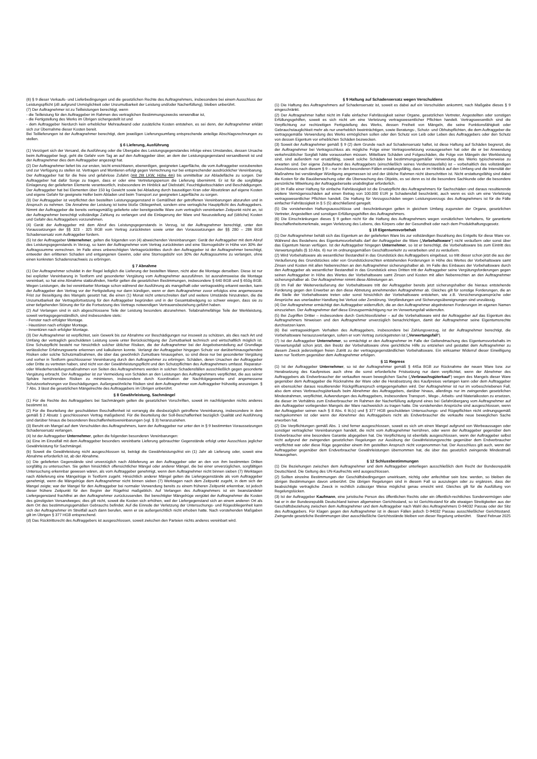(6) § 9 dieser Verkaufs- und Lieferbedingungen und die gesetzlichen Rechte des Auftragnehmers, insbesondere bei einem Ausschluss der Leistungspflicht (zB aufgrund Unmöglichkeit oder Unzumutbarkeit der Leistung und/oder Nacherfüllung), bleiben unberührt.
(7) Der Auftragnehmer ist zu Teilleistungen berechtigt, wenn
- die Teilleistung für den Auftraggeber im Rahmen des vertraglichen Bestimmungszwecks verwendbar ist,
- die Fertigstellung des Werks im Übrigen sichergestellt ist und
- dem Auftraggeber hierdurch kein erheblicher Mehraufwand oder zusätzliche Kosten entstehen, es sei denn, der Auftragnehmer erklärt sich zur Übernahme dieser Kosten bereit.
Bei Teillieferungen ist der Auftragnehmer berechtigt, dem jeweiligen Lieferungsumfang entsprechende anteilige Abschlagsrechnungen zu stellen.
§ 6 Lieferung, Ausführung
(1) Verzögert sich der Versand, die Ausführung oder die Übergabe des Leistungsgegenstandes infolge eines Umstandes, dessen Ursache beim Auftraggeber liegt, geht die Gefahr vom Tag an auf den Auftraggeber über, an dem der Leistungsgegenstand versandbereit ist und der Auftragnehmer dies dem Auftraggeber angezeigt hat.
(2) Der Auftragnehmer liefert bis zur ersten, leicht erreichbaren, ebenerdigen, geeigneten Lagerfläche, die vom Auftraggeber vorzubereiten und zur Verfügung zu stellen ist. Vertragen und Montieren erfolgt gegen Verrechnung nur bei entsprechender ausdrücklicher Vereinbarung. Der Auftraggeber hat für die freie und gefahrlose Zufahrt (mit 26t LKW, Höhe 4m) bis unmittelbar zur Abladefläche zu sorgen. Der Auftraggeber hat dafür Sorge zu tragen, dass er oder eine Vertretungsperson die Lieferung übernimmt. Er ist für die sorgfältige Einlagerung der gelieferten Elemente verantwortlich, insbesondere im Hinblick auf Diebstahl, Feuchtigkeitsschäden und Beschädigungen. Der Auftraggeber hat bei Elementen über 150 kg Gewicht sowie bei Abladung durch bauseitigen Kran oder Absetzkran auf eigene Kosten und eigene Gefahr für geeignete Helfer beim Abladen und beim Transport zur geeigneten Lagerfläche zu sorgen.
(3) Der Auftraggeber ist verpflichtet den bestellten Leistungsgegenstand in Gemäßheit der getroffenen Vereinbarungen abzurufen und in Anspruch zu nehmen. Die Annahme der Leistung ist keine bloße Obliegenheit, sondern eine vertragliche Hauptpflicht des Auftraggebers. Nimmt der Auftraggeber die bereits vertragsmäßig gelieferte oder bereitgestellte Ware zum vertraglich vereinbarten Zeitpunkt nicht an, ist der Auftragnehmer berechtigt vollständige Zahlung zu verlangen und die Einlagerung der Ware und Neuzustellung auf (übliche) Kosten und Gefahr des Auftraggebers vorzunehmen.
(4) Gerät der Auftraggeber mit dem Abruf des Leistungsgegenstands in Verzug, ist der Auftragnehmer berechtigt, unter den Voraussetzungen der §§ 323 - 325 BGB vom Vertrag zurücktreten sowie unter den Voraussetzungen der §§ 280 – 286 BGB Schadensersatz vom Auftraggeber fordern.
(5) Ist der Auftraggeber Unternehmer, gelten die folgenden von (4) abweichenden Vereinbarungen: Gerät der Auftraggeber mit dem Abruf des Leistungsgegenstands in Verzug, so kann der Auftragnehmer vom Vertrag zurücktreten und eine Stornogebühr in Höhe von 30% der Auftragssumme verrechnen. Im Falle eines unberechtigten Vertragsrücktrittes durch den Auftraggeber ist der Auftragnehmer berechtigt, entweder den erlittenen Schaden und entgangenen Gewinn, oder eine Stornogebühr von 30% der Auftragssumme zu verlangen, ohne einen konkreten Schadensnachweis zu erbringen.
§ 7 Abnahme
(1) Der Auftragnehmer schuldet in der Regel lediglich die Lieferung der bestellten Waren, nicht aber die Montage derselben. Diese ist nur bei expliziter Vereinbarung in Textform und gesonderter Vergütung vom Auftragnehmer auszuführen. Ist ausnahmsweise die Montage vereinbart, so hat eine Abnahme stattzufinden, hierfür gelten die gesetzlichen Bestimmungen, insbesondere § 640 BGB und § 650g BGB. Wegen Leistungen, die bei vereinbarter Montage schon während der Ausführung als mangelhaft oder vertragswidrig erkannt werden, kann der Auftraggeber den Vertrag vor der Fertigstellung nur dann kündigen, wenn er dem Auftragnehmer zuvor erfolglos eine angemessene Frist zur Beseitigung des Mangels gesetzt hat, die einen (1) Monat nicht unterschreiten darf und weitere Umstände hinzutreten, die die Unzumutbarkeit der Vertragsfortsetzung für den Auftraggeber begründen und in der Gesamtabwägung so schwer wiegen, dass sie zu einer tiefgehenden Störung der für die Fortsetzung des Vertrags notwendigen Vertrauensbeziehung geführt haben.
(2) Auf Verlangen sind in sich abgeschlossene Teile der Leistung besonders abzunehmen. Teilabnahmefähige Teile der Werkleistung, soweit vertragsgegenständlich, sind insbesondere stets:
- Fenster nach erfolgter Montage.
- Haustüren nach erfolgter Montage.
- Innentüren nach erfolgter Montage.
(3) Der Auftragnehmer ist verpflichtet, sein Gewerk bis zur Abnahme vor Beschädigungen nur insoweit zu schützen, als dies nach Art und Umfang der vertraglich geschuldeten Leistung sowie unter Berücksichtigung der Zumutbarkeit technisch und wirtschaftlich möglich ist. Eine Schutzpflicht besteht nur hinsichtlich solcher üblicher Risiken, die der Auftragnehmer bei der Angebotserstellung auf Grundlage verlässlicher Erfahrungswerte erkennen und kalkulieren konnte. Verlangt der Auftraggeber hingegen Schutz vor darüberhinausgehenden Risiken oder solche Schutzmaßnahmen, die über das gewöhnlich Zumutbare hinausgehen, so sind diese nur bei gesonderter Vergütung und vorher in Textform geschlossener Vereinbarung durch den Auftragnehmer zu erbringen. Schäden, deren Ursachen der Auftraggeber oder Dritte zu vertreten haben, sind nicht von der Gewährleistungspflicht und den Schutzpflichten des Auftragnehmers umfasst. Reparatur- oder Wiederherstellungsmaßnahmen von Seiten des Auftragnehmers werden in solchen Schadensfällen ausschließlich gegen gesonderte Vergütung erbracht. Der Auftraggeber ist zur Vermeidung von Schäden an den Leistungen des Auftragnehmers verpflichtet, die aus seiner Sphäre herrührenden Risiken zu minimieren, insbesondere durch Koordination der Nachfolgegewerke und angemessene Schutzvorkehrungen vor Beschädigungen. Außergewöhnliche Risiken sind dem Auftragnehmer vom Auftraggeber frühzeitig anzuzeigen. § 7 Abs. 3 lässt die gesetzlichen Mängelrechte des Auftraggebers im Übrigen unberührt.
§ 8 Gewährleistung, Sachmängel
(1) Für die Rechte des Auftraggebers bei Sachmängeln gelten die gesetzlichen Vorschriften, soweit im nachfolgenden nichts anderes bestimmt ist.
(2) Für die Beurteilung der geschuldeten Beschaffenheit ist vorrangig die diesbezüglich getroffene Vereinbarung, insbesondere in dem gemäß § 2 Absatz 1 geschlossenen Vertrag maßgebend. Für die Beurteilung der Soll-Beschaffenheit bezüglich Qualität und Ausführung sind darüber hinaus die besonderen Beschaffenheitsvereinbarungen (vgl. § 3) heranzuziehen.
(3) Beruht ein Mangel auf dem Verschulden des Auftragnehmers, kann der Auftraggeber nur unter den in § 9 bestimmten Voraussetzungen Schadensersatz verlangen.
(4) Ist der Auftraggeber Unternehmer, gelten die folgenden besonderen Vereinbarungen:
(a) Eine im Einzelfall mit dem Auftraggeber besonders vereinbarte Lieferung gebrauchter Gegenstände erfolgt unter Ausschluss jeglicher Gewährleistung für Sachmängel.
(b) Soweit die Gewährleistung nicht ausgeschlossen ist, beträgt die Gewährleistungsfrist ein (1) Jahr ab Lieferung oder, soweit eine Abnahme erforderlich ist, ab der Abnahme.
(c) Die gelieferten Gegenstände sind unverzüglich nach Ablieferung an den Auftraggeber oder an den von ihm bestimmten Dritten sorgfältig zu untersuchen. Sie gelten hinsichtlich offensichtlicher Mängel oder anderer Mängel, die bei einer unverzüglichen, sorgfältigen Untersuchung erkennbar gewesen wären, als vom Auftraggeber genehmigt, wenn dem Auftragnehmer nicht binnen sieben (7) Werktagen nach Ablieferung eine Mängelrüge in Textform zugeht. Hinsichtlich anderer Mängel gelten die Liefergegenstände als vom Auftraggeber genehmigt, wenn die Mängelrüge dem Auftragnehmer nicht binnen sieben (7) Werktagen nach dem Zeitpunkt zugeht, in dem sich der Mangel zeigte; war der Mangel für den Auftraggeber bei normaler Verwendung bereits zu einem früheren Zeitpunkt erkennbar, ist jedoch dieser frühere Zeitpunkt für den Beginn der Rügefrist maßgeblich. Auf Verlangen des Auftragnehmers ist ein beanstandeter Liefergegenstand frachtfrei an den Auftragnehmer zurückzusenden. Bei berechtigter Mängelrüge vergütet der Auftragnehmer die Kosten des günstigsten Versandweges; dies gilt nicht, soweit die Kosten sich erhöhen, weil der Liefergegenstand sich an einem anderen Ort als dem Ort des bestimmungsgemäßen Gebrauchs befindet. Auf die Einrede der Verletzung der Untersuchungs- und Rügeobliegenheit kann sich der Auftragnehmer im Streitfall auch dann berufen, wenn er sie außergerichtlich nicht erhoben hatte. Nach vorstehenden Maßgaben gilt im Übrigen § 377 HGB entsprechend.
(d) Das Rücktrittsrecht des Auftraggebers ist ausgeschlossen, soweit zwischen den Parteien nichts anderes vereinbart wird.
§ 9 Haftung auf Schadensersatz wegen Verschuldens
(1) Die Haftung des Auftragnehmers auf Schadensersatz ist, soweit es dabei auf ein Verschulden ankommt, nach Maßgabe dieses § 9 eingeschränkt.
(2) Der Auftragnehmer haftet nicht im Falle einfacher Fahrlässigkeit seiner Organe, gesetzlichen Vertreter, Angestellten oder sonstigen Erfüllungsgehilfen, soweit es sich nicht um eine Verletzung vertragswesentlicher Pflichten handelt. Vertragswesentlich sind die Verpflichtung zur rechtzeitigen Fertigstellung des Werks, dessen Freiheit von Mängeln, die seine Funktionsfähigkeit oder Gebrauchstauglichkeit mehr als nur unerheblich beeinträchtigen, sowie Beratungs-, Schutz- und Obhutspflichten, die dem Auftraggeber die vertragsgemäße Verwendung des Werks ermöglichen sollen oder den Schutz von Leib oder Leben des Auftraggebers oder den Schutz von dessen Eigentum vor erheblichen Schäden bezwecken.
(3) Soweit der Auftragnehmer gemäß § 9 (2) dem Grunde nach auf Schadensersatz haftet, ist diese Haftung auf Schäden begrenzt, die der Auftragnehmer bei Vertragsschluss als mögliche Folge einer Vertragsverletzung vorausgesehen hat oder die er bei Anwendung verkehrsüblicher Sorgfalt hätte voraussehen müssen. Mittelbare Schäden und Folgeschäden, die Folge von Mängeln der Werkleistung sind, sind außerdem nur ersatzfähig, soweit solche Schäden bei bestimmungsgemäßer Verwendung des Werks typischerweise zu erwarten sind. Der eigene Zeitaufwand des Auftraggebers (einschließlich seines Verdienstausfalls) ist – vorbehaltlich des vollständigen Ausschlusses nach diesem § 9 – nur in den besonderen Fällen erstattungsfähig, dass er im Hinblick auf den Umfang und die Intensität der Maßnahme bei verständiger Würdigung angemessen ist und der übliche Rahmen nicht überschritten ist. Nicht erstattungsfähig sind dabei die Kosten für die Bauüberwachung oder die Überwachung des Objekts, es sei denn es ist die besondere Sachkunde oder die besondere persönliche Mitwirkung der Auftraggeberseite unabdingbar erforderlich.
(4) Im Falle einer Haftung für einfache Fahrlässigkeit ist die Ersatzpflicht des Auftragnehmers für Sachschäden und daraus resultierende weitere Vermögensschäden auf einen Betrag von 100.000 EUR je Schadensfall beschränkt, auch wenn es sich um eine Verletzung vertragswesentlicher Pflichten handelt. Die Haftung für Verzugsschäden wegen Leistungsverzugs des Auftragnehmers ist für die Fälle einfacher Fahrlässigkeit in § 5 (5) abschließend geregelt.
(5) Die vorstehenden Haftungsausschlüsse und -beschränkungen gelten in gleichem Umfang zugunsten der Organe, gesetzlichen Vertreter, Angestellten und sonstigen Erfüllungsgehilfen des Auftragnehmers.
(6) Die Einschränkungen dieses § 9 gelten nicht für die Haftung des Auftragnehmers wegen vorsätzlichen Verhaltens, für garantierte Beschaffenheitsmerkmale, wegen Verletzung des Lebens, des Körpers oder der Gesundheit oder nach dem Produkthaftungsgesetz.
§ 10 Eigentumsvorbehalt
(1) Der Auftragnehmer behält sich das Eigentum an der gelieferten Ware bis zur vollständigen Bezahlung des Entgelts für diese Ware vor. Während des Bestehens des Eigentumsvorbehalts darf der Auftraggeber die Ware („Vorbehaltsware“) nicht veräußern oder sonst über das Eigentum hieran verfügen. Ist der Auftraggeber hingegen Unternehmer, so ist er berechtigt, die Vorbehaltsware bis zum Eintritt des Verwertungsfalls (§ 10 Abs. 6) nur im ordnungsgemäßen Geschäftsverkehr zu verarbeiten und zu veräußern.
(2) Wird Vorbehaltsware als wesentlicher Bestandteil in das Grundstück des Auftraggebers eingebaut, so tritt dieser schon jetzt die aus der Veräußerung des Grundstückes oder von Grundstücksrechten entstehenden Forderungen in Höhe des Wertes der Vorbehaltsware samt Zinsen und Kosten mit allen Nebenrechten an den Auftragnehmer sicherungshalber ab. Im Falle des Einbaues der Vorbehaltsware durch den Auftraggeber als wesentlicher Bestandteil in das Grundstück eines Dritten tritt der Auftraggeber seine Vergütungsforderungen gegen seinen Auftraggeber in Höhe des Wertes der Vorbehaltsware samt Zinsen und Kosten mit allen Nebenrechten an den Auftragnehmer sicherungshalber ab. Der Auftragnehmer nimmt diese Abtretungen an.
(3) Im Fall der Weiterveräußerung der Vorbehaltsware tritt der Auftraggeber bereits jetzt sicherungshalber die hieraus entstehende Forderung gegen den Erwerber an den diese Abtretung annehmenden Auftragnehmer ab. Gleiches gilt für sonstige Forderungen, die an die Stelle der Vorbehaltsware treten oder sonst hinsichtlich der Vorbehaltsware entstehen, wie z.B. Versicherungsansprüche oder Ansprüche aus unerlaubter Handlung bei Verlust oder Zerstörung. Verpfändungen und Sicherungsübereignungen sind unzulässig.
(4) Der Auftragnehmer ermächtigt den Auftraggeber widerruflich, die an den Auftragnehmer abgetretenen Forderungen im eigenen Namen einzuziehen. Der Auftragnehmer darf diese Einzugsermächtigung nur im Verwertungsfall widerrufen.
(5) Bei Zugriffen Dritter – insbesondere durch Gerichtsvollzieher – auf die Vorbehaltsware wird der Auftraggeber auf das Eigentum des Auftragnehmers hinweisen und den Auftragnehmer unverzüglich benachrichtigen, damit der Auftragnehmer seine Eigentumsrechte durchsetzen kann.
(6) Bei vertragswidrigem Verhalten des Auftraggebers, insbesondere bei Zahlungsverzug, ist der Auftragnehmer berechtigt, die Vorbehaltsware herauszuverlangen, sofern er vom Vertrag zurückgetreten ist („Verwertungsfall“).
(7) Ist der Auftraggeber Unternehmer, so ermächtigt er den Auftragnehmer im Falle der Geltendmachung des Eigentumsvorbehalts im Verwertungsfall schon jetzt, den Besitz der Vorbehaltsware ohne gerichtliche Hilfe zu entziehen und gestattet dem Auftragnehmer zu diesem Zweck jederzeitigen freien Zutritt zu der vertragsgegenständlichen Vorbehaltsware. Ein wirksamer Widerruf dieser Einwilligung kann nur Textform gegenüber dem Auftragnehmer erfolgen.
§ 11 Regress
(1) Ist der Auftraggeber Unternehmer, so ist der Auftragnehmer gemäß § 445a BGB zur Rücknahme der neuen Ware bzw. zur Herabsetzung des Kaufpreises auch ohne die sonst erforderliche Fristsetzung nur dann verpflichtet, wenn der Abnehmer des Auftraggebers als Endverbraucher der verkauften neuen beweglichen Sache („Verbrauchsgüterkauf“) wegen des Mangels dieser Ware gegenüber dem Auftraggeber die Rücknahme der Ware oder die Herabsetzung des Kaufpreises verlangen kann oder dem Auftraggeber ein ebensolcher daraus resultierender Rückgriffsanspruch entgegengehalten wird. Der Auftragnehmer ist nur im vorbeschriebenen Fall, also dem eines Verbrauchsgüterkaufs beim Abnehmer des Auftraggebers, darüber hinaus, allerdings nur im zwingenden gesetzlichen Mindestrahmen, verpflichtet, Aufwendungen des Auftraggebers, insbesondere Transport-, Wege-, Arbeits- und Materialkosten zu ersetzen, die dieser im Verhältnis zum Endverbraucher im Rahmen der Nacherfüllung aufgrund eines bei Gefahrübergang vom Auftragnehmer auf den Auftraggeber vorliegenden Mangels der Ware nachweislich zu tragen hatte. Die vorstehenden Ansprüche sind ausgeschlossen, wenn der Auftraggeber seinen nach § 8 Abs. 6 lit.(c) und § 377 HGB geschuldeten Untersuchungs- und Rügepflichten nicht ordnungsgemäß nachgekommen ist oder wenn der Abnehmer des Auftraggebers nicht als Endverbraucher die verkaufte neue beweglichen Sache erworben hat.
(2) Die Verpflichtungen gemäß Abs. 1 sind ferner ausgeschlossen, soweit es sich um einen Mangel aufgrund von Werbeaussagen oder sonstiger vertraglicher Vereinbarungen handelt, die nicht vom Auftragnehmer herrühren, oder wenn der Auftraggeber gegenüber dem Endverbraucher eine besondere Garantie abgegeben hat. Die Verpflichtung ist ebenfalls ausgeschlossen, wenn der Auftraggeber selbst nicht aufgrund der zwingenden gesetzlichen Regelungen zur Ausübung der Gewährleistungsrechte gegenüber dem Endverbraucher verpflichtet war oder diese Rüge gegenüber einem ihm gestellten Anspruch nicht vorgenommen hat. Der Ausschluss gilt auch, wenn der Auftraggeber gegenüber dem Endverbraucher Gewährleistungen übernommen hat, die über das gesetzlich zwingende Mindestmaß hinausgehen.
§ 12 Schlussbestimmungen
(1) Die Beziehungen zwischen dem Auftragnehmer und dem Auftraggeber unterliegen ausschließlich dem Recht der Bundesrepublik Deutschland. Die Geltung des UN-Kaufrechts wird ausgeschlossen.
(2) Sollten einzelne Bestimmungen der Geschäftsbedingungen unwirksam, nichtig oder anfechtbar sein bzw. werden, so bleiben die übrigen Bestimmungen davon unberührt. Die übrigen Regelungen sind in diesem Fall so auszulegen oder zu ergänzen, dass der beabsichtigte vertragliche Zweck in rechtlich zulässiger Weise möglichst genau erreicht wird. Gleiches gilt für die Ausfüllung von Regelungslücken.
(3) Ist der Auftraggeber Kaufmann, eine juristische Person des öffentlichen Rechts oder ein öffentlich-rechtliches Sondervermögen oder hat er in der Bundesrepublik Deutschland keinen allgemeinen Gerichtsstand, so ist Gerichtsstand für alle etwaigen Streitigkeiten aus der Geschäftsbeziehung zwischen dem Auftragnehmer und dem Auftraggeber nach Wahl des Auftragnehmers D-94032 Passau oder der Sitz des Auftraggebers. Für Klagen gegen den Auftragnehmer ist in diesen Fällen jedoch D-94032 Passau ausschließlicher Gerichtsstand. Zwingende gesetzliche Bestimmungen über ausschließliche Gerichtsstände bleiben von dieser Regelung unberührt. Stand Februar 2025